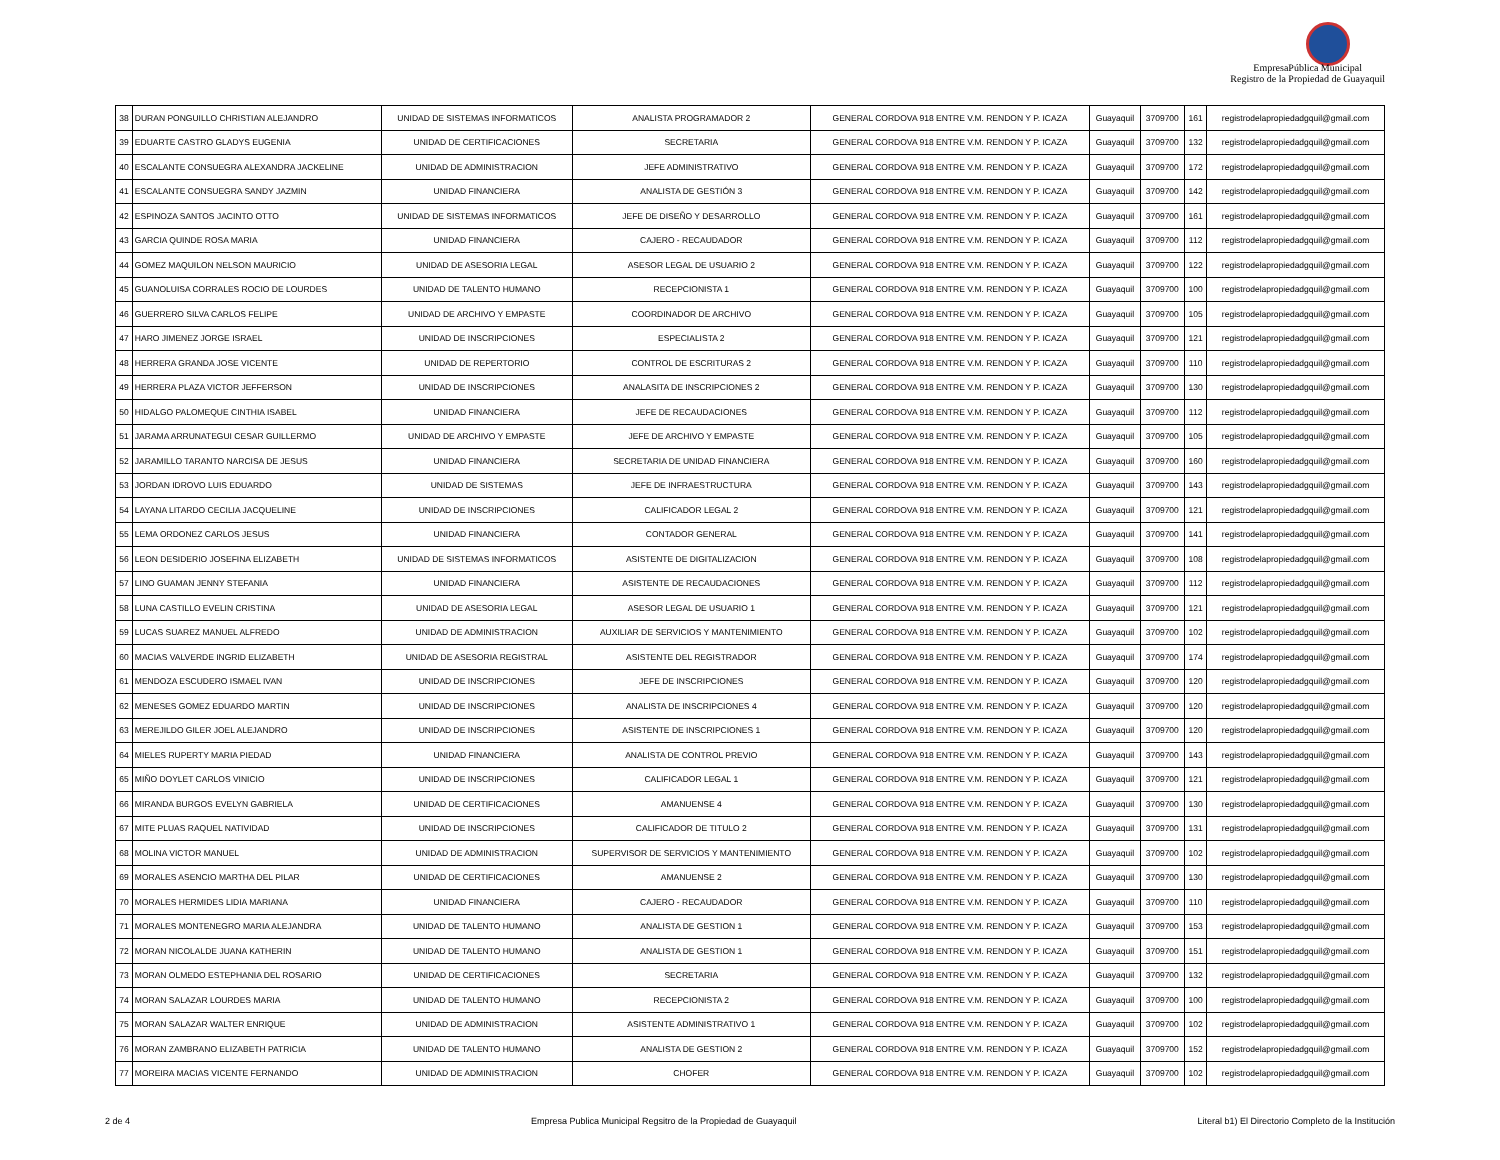EmpresaPública Municipal
Registro de la Propiedad de Guayaquil
| 38 | DURAN PONGUILLO CHRISTIAN ALEJANDRO | UNIDAD DE SISTEMAS INFORMATICOS | ANALISTA PROGRAMADOR 2 | GENERAL CORDOVA 918 ENTRE V.M. RENDON Y P. ICAZA | Guayaquil | 3709700 | 161 | registrodelapropiedadgquil@gmail.com |
| 39 | EDUARTE CASTRO GLADYS EUGENIA | UNIDAD DE CERTIFICACIONES | SECRETARIA | GENERAL CORDOVA 918 ENTRE V.M. RENDON Y P. ICAZA | Guayaquil | 3709700 | 132 | registrodelapropiedadgquil@gmail.com |
| 40 | ESCALANTE CONSUEGRA ALEXANDRA JACKELINE | UNIDAD DE ADMINISTRACION | JEFE ADMINISTRATIVO | GENERAL CORDOVA 918 ENTRE V.M. RENDON Y P. ICAZA | Guayaquil | 3709700 | 172 | registrodelapropiedadgquil@gmail.com |
| 41 | ESCALANTE CONSUEGRA SANDY JAZMIN | UNIDAD FINANCIERA | ANALISTA DE GESTIÓN 3 | GENERAL CORDOVA 918 ENTRE V.M. RENDON Y P. ICAZA | Guayaquil | 3709700 | 142 | registrodelapropiedadgquil@gmail.com |
| 42 | ESPINOZA SANTOS JACINTO OTTO | UNIDAD DE SISTEMAS INFORMATICOS | JEFE DE DISEÑO Y DESARROLLO | GENERAL CORDOVA 918 ENTRE V.M. RENDON Y P. ICAZA | Guayaquil | 3709700 | 161 | registrodelapropiedadgquil@gmail.com |
| 43 | GARCIA QUINDE ROSA MARIA | UNIDAD FINANCIERA | CAJERO - RECAUDADOR | GENERAL CORDOVA 918 ENTRE V.M. RENDON Y P. ICAZA | Guayaquil | 3709700 | 112 | registrodelapropiedadgquil@gmail.com |
| 44 | GOMEZ MAQUILON NELSON MAURICIO | UNIDAD DE ASESORIA LEGAL | ASESOR LEGAL DE USUARIO 2 | GENERAL CORDOVA 918 ENTRE V.M. RENDON Y P. ICAZA | Guayaquil | 3709700 | 122 | registrodelapropiedadgquil@gmail.com |
| 45 | GUANOLUISA CORRALES ROCIO DE LOURDES | UNIDAD DE TALENTO HUMANO | RECEPCIONISTA 1 | GENERAL CORDOVA 918 ENTRE V.M. RENDON Y P. ICAZA | Guayaquil | 3709700 | 100 | registrodelapropiedadgquil@gmail.com |
| 46 | GUERRERO SILVA CARLOS FELIPE | UNIDAD DE ARCHIVO Y EMPASTE | COORDINADOR DE ARCHIVO | GENERAL CORDOVA 918 ENTRE V.M. RENDON Y P. ICAZA | Guayaquil | 3709700 | 105 | registrodelapropiedadgquil@gmail.com |
| 47 | HARO JIMENEZ JORGE ISRAEL | UNIDAD DE INSCRIPCIONES | ESPECIALISTA 2 | GENERAL CORDOVA 918 ENTRE V.M. RENDON Y P. ICAZA | Guayaquil | 3709700 | 121 | registrodelapropiedadgquil@gmail.com |
| 48 | HERRERA GRANDA JOSE VICENTE | UNIDAD DE REPERTORIO | CONTROL DE ESCRITURAS 2 | GENERAL CORDOVA 918 ENTRE V.M. RENDON Y P. ICAZA | Guayaquil | 3709700 | 110 | registrodelapropiedadgquil@gmail.com |
| 49 | HERRERA PLAZA VICTOR JEFFERSON | UNIDAD DE INSCRIPCIONES | ANALASITA DE INSCRIPCIONES 2 | GENERAL CORDOVA 918 ENTRE V.M. RENDON Y P. ICAZA | Guayaquil | 3709700 | 130 | registrodelapropiedadgquil@gmail.com |
| 50 | HIDALGO PALOMEQUE CINTHIA ISABEL | UNIDAD FINANCIERA | JEFE DE RECAUDACIONES | GENERAL CORDOVA 918 ENTRE V.M. RENDON Y P. ICAZA | Guayaquil | 3709700 | 112 | registrodelapropiedadgquil@gmail.com |
| 51 | JARAMA ARRUNATEGUI CESAR GUILLERMO | UNIDAD DE ARCHIVO Y EMPASTE | JEFE DE ARCHIVO Y EMPASTE | GENERAL CORDOVA 918 ENTRE V.M. RENDON Y P. ICAZA | Guayaquil | 3709700 | 105 | registrodelapropiedadgquil@gmail.com |
| 52 | JARAMILLO TARANTO NARCISA DE JESUS | UNIDAD FINANCIERA | SECRETARIA DE UNIDAD FINANCIERA | GENERAL CORDOVA 918 ENTRE V.M. RENDON Y P. ICAZA | Guayaquil | 3709700 | 160 | registrodelapropiedadgquil@gmail.com |
| 53 | JORDAN IDROVO LUIS EDUARDO | UNIDAD DE SISTEMAS | JEFE DE INFRAESTRUCTURA | GENERAL CORDOVA 918 ENTRE V.M. RENDON Y P. ICAZA | Guayaquil | 3709700 | 143 | registrodelapropiedadgquil@gmail.com |
| 54 | LAYANA LITARDO CECILIA JACQUELINE | UNIDAD DE INSCRIPCIONES | CALIFICADOR LEGAL 2 | GENERAL CORDOVA 918 ENTRE V.M. RENDON Y P. ICAZA | Guayaquil | 3709700 | 121 | registrodelapropiedadgquil@gmail.com |
| 55 | LEMA ORDONEZ CARLOS JESUS | UNIDAD FINANCIERA | CONTADOR GENERAL | GENERAL CORDOVA 918 ENTRE V.M. RENDON Y P. ICAZA | Guayaquil | 3709700 | 141 | registrodelapropiedadgquil@gmail.com |
| 56 | LEON DESIDERIO JOSEFINA ELIZABETH | UNIDAD DE SISTEMAS INFORMATICOS | ASISTENTE DE DIGITALIZACION | GENERAL CORDOVA 918 ENTRE V.M. RENDON Y P. ICAZA | Guayaquil | 3709700 | 108 | registrodelapropiedadgquil@gmail.com |
| 57 | LINO GUAMAN JENNY STEFANIA | UNIDAD FINANCIERA | ASISTENTE DE RECAUDACIONES | GENERAL CORDOVA 918 ENTRE V.M. RENDON Y P. ICAZA | Guayaquil | 3709700 | 112 | registrodelapropiedadgquil@gmail.com |
| 58 | LUNA CASTILLO EVELIN CRISTINA | UNIDAD DE ASESORIA LEGAL | ASESOR LEGAL DE USUARIO 1 | GENERAL CORDOVA 918 ENTRE V.M. RENDON Y P. ICAZA | Guayaquil | 3709700 | 121 | registrodelapropiedadgquil@gmail.com |
| 59 | LUCAS SUAREZ MANUEL ALFREDO | UNIDAD DE ADMINISTRACION | AUXILIAR DE SERVICIOS Y MANTENIMIENTO | GENERAL CORDOVA 918 ENTRE V.M. RENDON Y P. ICAZA | Guayaquil | 3709700 | 102 | registrodelapropiedadgquil@gmail.com |
| 60 | MACIAS VALVERDE INGRID ELIZABETH | UNIDAD DE ASESORIA REGISTRAL | ASISTENTE DEL REGISTRADOR | GENERAL CORDOVA 918 ENTRE V.M. RENDON Y P. ICAZA | Guayaquil | 3709700 | 174 | registrodelapropiedadgquil@gmail.com |
| 61 | MENDOZA ESCUDERO ISMAEL IVAN | UNIDAD DE INSCRIPCIONES | JEFE DE INSCRIPCIONES | GENERAL CORDOVA 918 ENTRE V.M. RENDON Y P. ICAZA | Guayaquil | 3709700 | 120 | registrodelapropiedadgquil@gmail.com |
| 62 | MENESES GOMEZ EDUARDO MARTIN | UNIDAD DE INSCRIPCIONES | ANALISTA DE INSCRIPCIONES 4 | GENERAL CORDOVA 918 ENTRE V.M. RENDON Y P. ICAZA | Guayaquil | 3709700 | 120 | registrodelapropiedadgquil@gmail.com |
| 63 | MEREJILDO GILER JOEL ALEJANDRO | UNIDAD DE INSCRIPCIONES | ASISTENTE DE INSCRIPCIONES 1 | GENERAL CORDOVA 918 ENTRE V.M. RENDON Y P. ICAZA | Guayaquil | 3709700 | 120 | registrodelapropiedadgquil@gmail.com |
| 64 | MIELES RUPERTY MARIA PIEDAD | UNIDAD FINANCIERA | ANALISTA DE CONTROL PREVIO | GENERAL CORDOVA 918 ENTRE V.M. RENDON Y P. ICAZA | Guayaquil | 3709700 | 143 | registrodelapropiedadgquil@gmail.com |
| 65 | MIÑO DOYLET CARLOS VINICIO | UNIDAD DE INSCRIPCIONES | CALIFICADOR LEGAL 1 | GENERAL CORDOVA 918 ENTRE V.M. RENDON Y P. ICAZA | Guayaquil | 3709700 | 121 | registrodelapropiedadgquil@gmail.com |
| 66 | MIRANDA BURGOS EVELYN GABRIELA | UNIDAD DE CERTIFICACIONES | AMANUENSE 4 | GENERAL CORDOVA 918 ENTRE V.M. RENDON Y P. ICAZA | Guayaquil | 3709700 | 130 | registrodelapropiedadgquil@gmail.com |
| 67 | MITE PLUAS RAQUEL NATIVIDAD | UNIDAD DE INSCRIPCIONES | CALIFICADOR DE TITULO 2 | GENERAL CORDOVA 918 ENTRE V.M. RENDON Y P. ICAZA | Guayaquil | 3709700 | 131 | registrodelapropiedadgquil@gmail.com |
| 68 | MOLINA VICTOR MANUEL | UNIDAD DE ADMINISTRACION | SUPERVISOR DE SERVICIOS Y MANTENIMIENTO | GENERAL CORDOVA 918 ENTRE V.M. RENDON Y P. ICAZA | Guayaquil | 3709700 | 102 | registrodelapropiedadgquil@gmail.com |
| 69 | MORALES ASENCIO MARTHA DEL PILAR | UNIDAD DE CERTIFICACIONES | AMANUENSE 2 | GENERAL CORDOVA 918 ENTRE V.M. RENDON Y P. ICAZA | Guayaquil | 3709700 | 130 | registrodelapropiedadgquil@gmail.com |
| 70 | MORALES HERMIDES LIDIA MARIANA | UNIDAD FINANCIERA | CAJERO - RECAUDADOR | GENERAL CORDOVA 918 ENTRE V.M. RENDON Y P. ICAZA | Guayaquil | 3709700 | 110 | registrodelapropiedadgquil@gmail.com |
| 71 | MORALES MONTENEGRO MARIA ALEJANDRA | UNIDAD DE TALENTO HUMANO | ANALISTA DE GESTION 1 | GENERAL CORDOVA 918 ENTRE V.M. RENDON Y P. ICAZA | Guayaquil | 3709700 | 153 | registrodelapropiedadgquil@gmail.com |
| 72 | MORAN NICOLALDE JUANA KATHERIN | UNIDAD DE TALENTO HUMANO | ANALISTA DE GESTION 1 | GENERAL CORDOVA 918 ENTRE V.M. RENDON Y P. ICAZA | Guayaquil | 3709700 | 151 | registrodelapropiedadgquil@gmail.com |
| 73 | MORAN OLMEDO ESTEPHANIA DEL ROSARIO | UNIDAD DE CERTIFICACIONES | SECRETARIA | GENERAL CORDOVA 918 ENTRE V.M. RENDON Y P. ICAZA | Guayaquil | 3709700 | 132 | registrodelapropiedadgquil@gmail.com |
| 74 | MORAN SALAZAR LOURDES MARIA | UNIDAD DE TALENTO HUMANO | RECEPCIONISTA 2 | GENERAL CORDOVA 918 ENTRE V.M. RENDON Y P. ICAZA | Guayaquil | 3709700 | 100 | registrodelapropiedadgquil@gmail.com |
| 75 | MORAN SALAZAR WALTER ENRIQUE | UNIDAD DE ADMINISTRACION | ASISTENTE ADMINISTRATIVO 1 | GENERAL CORDOVA 918 ENTRE V.M. RENDON Y P. ICAZA | Guayaquil | 3709700 | 102 | registrodelapropiedadgquil@gmail.com |
| 76 | MORAN ZAMBRANO ELIZABETH PATRICIA | UNIDAD DE TALENTO HUMANO | ANALISTA DE GESTION 2 | GENERAL CORDOVA 918 ENTRE V.M. RENDON Y P. ICAZA | Guayaquil | 3709700 | 152 | registrodelapropiedadgquil@gmail.com |
| 77 | MOREIRA MACIAS VICENTE FERNANDO | UNIDAD DE ADMINISTRACION | CHOFER | GENERAL CORDOVA 918 ENTRE V.M. RENDON Y P. ICAZA | Guayaquil | 3709700 | 102 | registrodelapropiedadgquil@gmail.com |
2 de 4 Empresa Publica Municipal Regsitro de la Propiedad de Guayaquil Literal b1) El Directorio Completo de la Institución